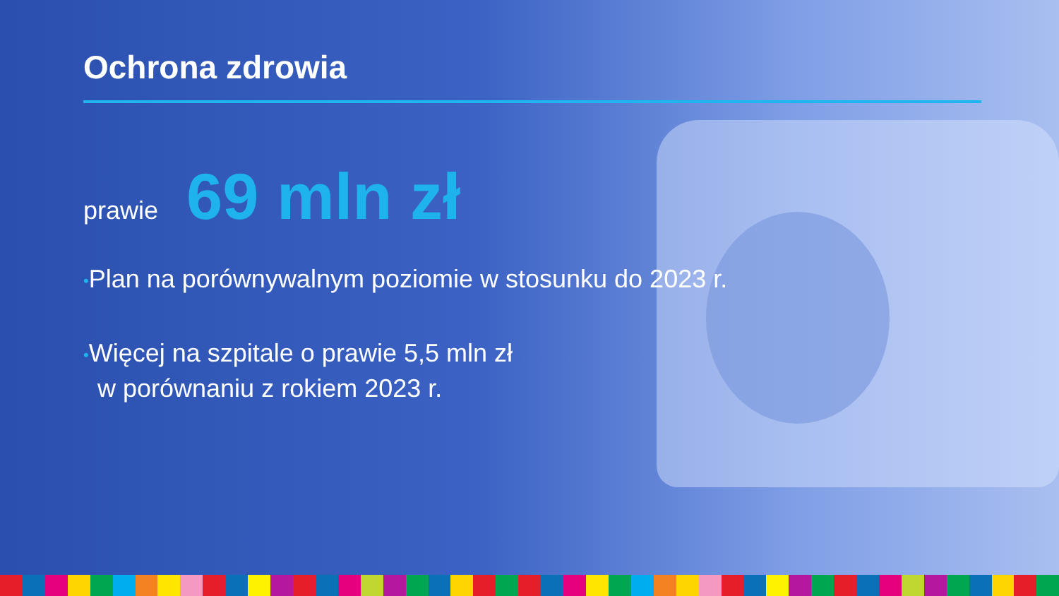Ochrona zdrowia
prawie 69 mln zł
•Plan na porównywalnym poziomie w stosunku do 2023 r.
•Więcej na szpitale o prawie 5,5 mln zł
w porównaniu z rokiem 2023 r.